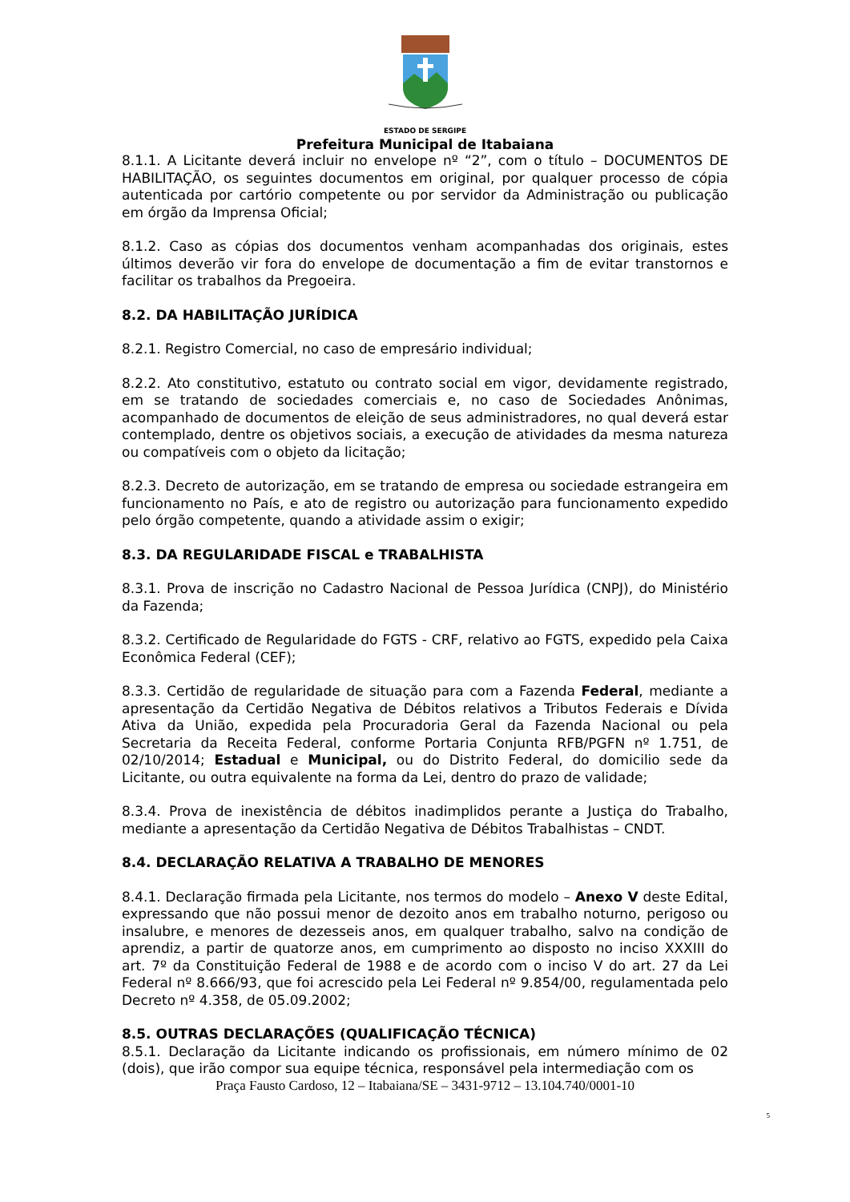ESTADO DE SERGIPE
Prefeitura Municipal de Itabaiana
8.1.1. A Licitante deverá incluir no envelope nº “2”, com o título – DOCUMENTOS DE HABILITAÇÃO, os seguintes documentos em original, por qualquer processo de cópia autenticada por cartório competente ou por servidor da Administração ou publicação em órgão da Imprensa Oficial;
8.1.2. Caso as cópias dos documentos venham acompanhadas dos originais, estes últimos deverão vir fora do envelope de documentação a fim de evitar transtornos e facilitar os trabalhos da Pregoeira.
8.2. DA HABILITAÇÃO JURÍDICA
8.2.1. Registro Comercial, no caso de empresário individual;
8.2.2. Ato constitutivo, estatuto ou contrato social em vigor, devidamente registrado, em se tratando de sociedades comerciais e, no caso de Sociedades Anônimas, acompanhado de documentos de eleição de seus administradores, no qual deverá estar contemplado, dentre os objetivos sociais, a execução de atividades da mesma natureza ou compatíveis com o objeto da licitação;
8.2.3. Decreto de autorização, em se tratando de empresa ou sociedade estrangeira em funcionamento no País, e ato de registro ou autorização para funcionamento expedido pelo órgão competente, quando a atividade assim o exigir;
8.3. DA REGULARIDADE FISCAL e TRABALHISTA
8.3.1. Prova de inscrição no Cadastro Nacional de Pessoa Jurídica (CNPJ), do Ministério da Fazenda;
8.3.2. Certificado de Regularidade do FGTS - CRF, relativo ao FGTS, expedido pela Caixa Econômica Federal (CEF);
8.3.3. Certidão de regularidade de situação para com a Fazenda Federal, mediante a apresentação da Certidão Negativa de Débitos relativos a Tributos Federais e Dívida Ativa da União, expedida pela Procuradoria Geral da Fazenda Nacional ou pela Secretaria da Receita Federal, conforme Portaria Conjunta RFB/PGFN nº 1.751, de 02/10/2014; Estadual e Municipal, ou do Distrito Federal, do domicilio sede da Licitante, ou outra equivalente na forma da Lei, dentro do prazo de validade;
8.3.4. Prova de inexistência de débitos inadimplidos perante a Justiça do Trabalho, mediante a apresentação da Certidão Negativa de Débitos Trabalhistas – CNDT.
8.4. DECLARAÇÃO RELATIVA A TRABALHO DE MENORES
8.4.1. Declaração firmada pela Licitante, nos termos do modelo – Anexo V deste Edital, expressando que não possui menor de dezoito anos em trabalho noturno, perigoso ou insalubre, e menores de dezesseis anos, em qualquer trabalho, salvo na condição de aprendiz, a partir de quatorze anos, em cumprimento ao disposto no inciso XXXIII do art. 7º da Constituição Federal de 1988 e de acordo com o inciso V do art. 27 da Lei Federal nº 8.666/93, que foi acrescido pela Lei Federal nº 9.854/00, regulamentada pelo Decreto nº 4.358, de 05.09.2002;
8.5. OUTRAS DECLARAÇÕES (QUALIFICAÇÃO TÉCNICA)
8.5.1. Declaração da Licitante indicando os profissionais, em número mínimo de 02 (dois), que irão compor sua equipe técnica, responsável pela intermediação com os
Praça Fausto Cardoso, 12 – Itabaiana/SE – 3431-9712 – 13.104.740/0001-10
5